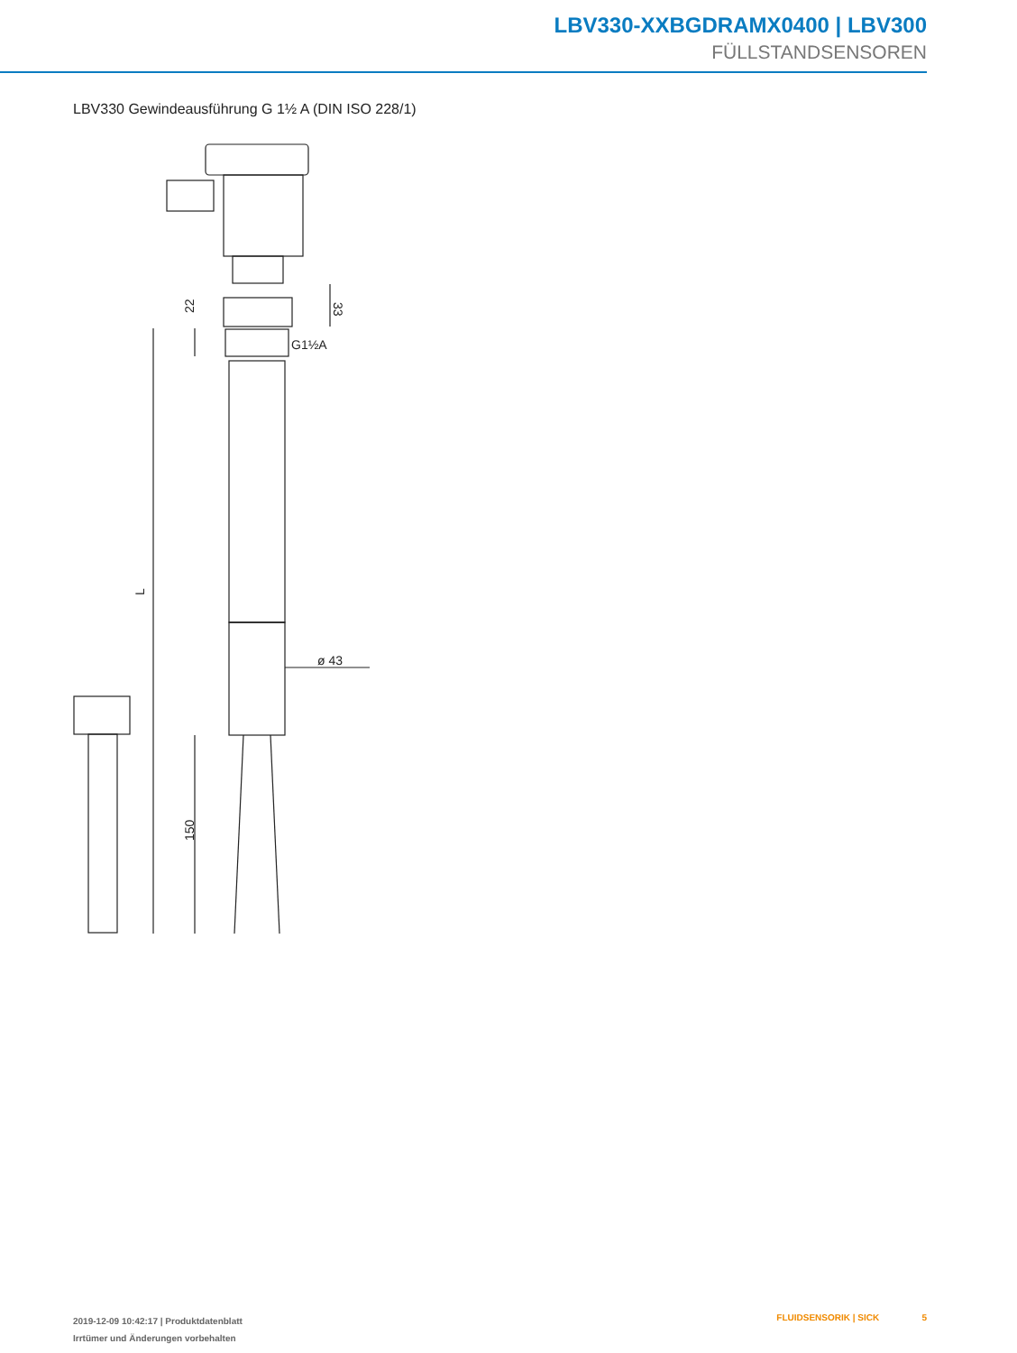LBV330-XXBGDRAMX0400 | LBV300
FÜLLSTANDSENSOREN
LBV330 Gewindeausführung G 1½ A (DIN ISO 228/1)
22
33
G1½A
L
ø 43
150
2019-12-09 10:42:17 | Produktdatenblatt
Irrtümer und Änderungen vorbehalten
FLUIDSENSORIK | SICK 5